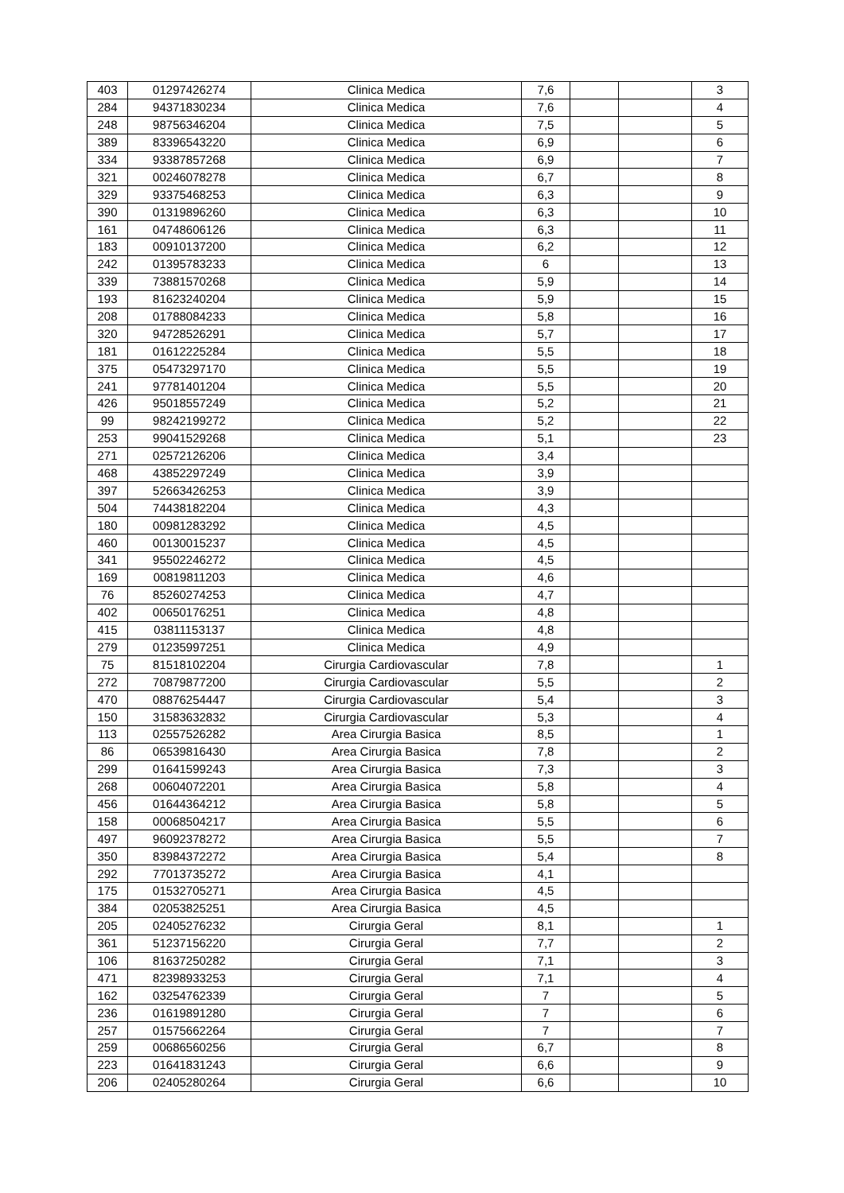| 403 | 01297426274 | Clinica Medica | 7,6 | | | 3 |
| 284 | 94371830234 | Clinica Medica | 7,6 | | | 4 |
| 248 | 98756346204 | Clinica Medica | 7,5 | | | 5 |
| 389 | 83396543220 | Clinica Medica | 6,9 | | | 6 |
| 334 | 93387857268 | Clinica Medica | 6,9 | | | 7 |
| 321 | 00246078278 | Clinica Medica | 6,7 | | | 8 |
| 329 | 93375468253 | Clinica Medica | 6,3 | | | 9 |
| 390 | 01319896260 | Clinica Medica | 6,3 | | | 10 |
| 161 | 04748606126 | Clinica Medica | 6,3 | | | 11 |
| 183 | 00910137200 | Clinica Medica | 6,2 | | | 12 |
| 242 | 01395783233 | Clinica Medica | 6 | | | 13 |
| 339 | 73881570268 | Clinica Medica | 5,9 | | | 14 |
| 193 | 81623240204 | Clinica Medica | 5,9 | | | 15 |
| 208 | 01788084233 | Clinica Medica | 5,8 | | | 16 |
| 320 | 94728526291 | Clinica Medica | 5,7 | | | 17 |
| 181 | 01612225284 | Clinica Medica | 5,5 | | | 18 |
| 375 | 05473297170 | Clinica Medica | 5,5 | | | 19 |
| 241 | 97781401204 | Clinica Medica | 5,5 | | | 20 |
| 426 | 95018557249 | Clinica Medica | 5,2 | | | 21 |
| 99 | 98242199272 | Clinica Medica | 5,2 | | | 22 |
| 253 | 99041529268 | Clinica Medica | 5,1 | | | 23 |
| 271 | 02572126206 | Clinica Medica | 3,4 | | | |
| 468 | 43852297249 | Clinica Medica | 3,9 | | | |
| 397 | 52663426253 | Clinica Medica | 3,9 | | | |
| 504 | 74438182204 | Clinica Medica | 4,3 | | | |
| 180 | 00981283292 | Clinica Medica | 4,5 | | | |
| 460 | 00130015237 | Clinica Medica | 4,5 | | | |
| 341 | 95502246272 | Clinica Medica | 4,5 | | | |
| 169 | 00819811203 | Clinica Medica | 4,6 | | | |
| 76 | 85260274253 | Clinica Medica | 4,7 | | | |
| 402 | 00650176251 | Clinica Medica | 4,8 | | | |
| 415 | 03811153137 | Clinica Medica | 4,8 | | | |
| 279 | 01235997251 | Clinica Medica | 4,9 | | | |
| 75 | 81518102204 | Cirurgia Cardiovascular | 7,8 | | | 1 |
| 272 | 70879877200 | Cirurgia Cardiovascular | 5,5 | | | 2 |
| 470 | 08876254447 | Cirurgia Cardiovascular | 5,4 | | | 3 |
| 150 | 31583632832 | Cirurgia Cardiovascular | 5,3 | | | 4 |
| 113 | 02557526282 | Area Cirurgia Basica | 8,5 | | | 1 |
| 86 | 06539816430 | Area Cirurgia Basica | 7,8 | | | 2 |
| 299 | 01641599243 | Area Cirurgia Basica | 7,3 | | | 3 |
| 268 | 00604072201 | Area Cirurgia Basica | 5,8 | | | 4 |
| 456 | 01644364212 | Area Cirurgia Basica | 5,8 | | | 5 |
| 158 | 00068504217 | Area Cirurgia Basica | 5,5 | | | 6 |
| 497 | 96092378272 | Area Cirurgia Basica | 5,5 | | | 7 |
| 350 | 83984372272 | Area Cirurgia Basica | 5,4 | | | 8 |
| 292 | 77013735272 | Area Cirurgia Basica | 4,1 | | | |
| 175 | 01532705271 | Area Cirurgia Basica | 4,5 | | | |
| 384 | 02053825251 | Area Cirurgia Basica | 4,5 | | | |
| 205 | 02405276232 | Cirurgia Geral | 8,1 | | | 1 |
| 361 | 51237156220 | Cirurgia Geral | 7,7 | | | 2 |
| 106 | 81637250282 | Cirurgia Geral | 7,1 | | | 3 |
| 471 | 82398933253 | Cirurgia Geral | 7,1 | | | 4 |
| 162 | 03254762339 | Cirurgia Geral | 7 | | | 5 |
| 236 | 01619891280 | Cirurgia Geral | 7 | | | 6 |
| 257 | 01575662264 | Cirurgia Geral | 7 | | | 7 |
| 259 | 00686560256 | Cirurgia Geral | 6,7 | | | 8 |
| 223 | 01641831243 | Cirurgia Geral | 6,6 | | | 9 |
| 206 | 02405280264 | Cirurgia Geral | 6,6 | | | 10 |